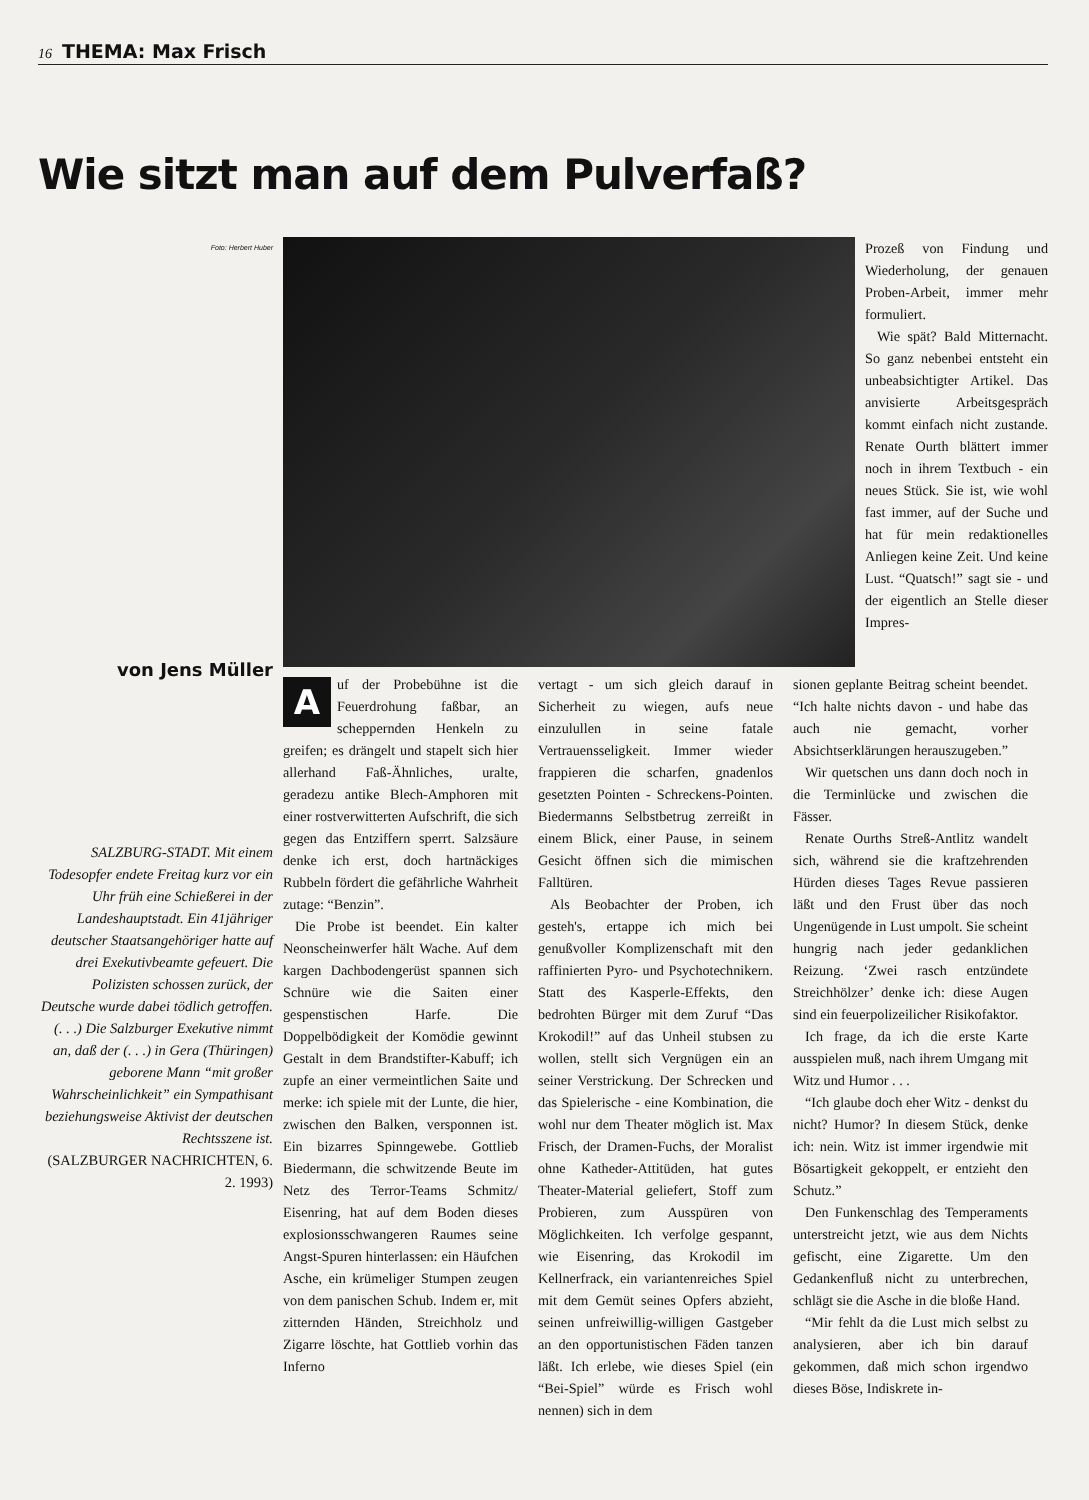16 THEMA: Max Frisch
Wie sitzt man auf dem Pulverfaß?
Foto: Herbert Huber
von Jens Müller
SALZBURG-STADT. Mit einem Todesopfer endete Freitag kurz vor ein Uhr früh eine Schießerei in der Landeshauptstadt. Ein 41jähriger deutscher Staatsangehöriger hatte auf drei Exekutivbeamte gefeuert. Die Polizisten schossen zurück, der Deutsche wurde dabei tödlich getroffen. (. . .) Die Salzburger Exekutive nimmt an, daß der (. . .) in Gera (Thüringen) geborene Mann “mit großer Wahrscheinlichkeit” ein Sympathisant beziehungsweise Aktivist der deutschen Rechtsszene ist.
(SALZBURGER NACHRICHTEN, 6. 2. 1993)
Prozeß von Findung und Wiederholung, der genauen Proben-Arbeit, immer mehr formuliert.
Wie spät? Bald Mitternacht. So ganz nebenbei entsteht ein unbeabsichtigter Artikel. Das anvisierte Arbeitsgespräch kommt einfach nicht zustande. Renate Ourth blättert immer noch in ihrem Textbuch - ein neues Stück. Sie ist, wie wohl fast immer, auf der Suche und hat für mein redaktionelles Anliegen keine Zeit. Und keine Lust. “Quatsch!” sagt sie - und der eigentlich an Stelle dieser Impres-
Auf der Probebühne ist die Feuerdrohung faßbar, an scheppernden Henkeln zu greifen; es drängelt und stapelt sich hier allerhand Faß-Ähnliches, uralte, geradezu antike Blech-Amphoren mit einer rostverwitterten Aufschrift, die sich gegen das Entziffern sperrt. Salzsäure denke ich erst, doch hartnäckiges Rubbeln fördert die gefährliche Wahrheit zutage: “Benzin”.
Die Probe ist beendet. Ein kalter Neonscheinwerfer hält Wache. Auf dem kargen Dachbodengerüst spannen sich Schnüre wie die Saiten einer gespenstischen Harfe. Die Doppelbödigkeit der Komödie gewinnt Gestalt in dem Brandstifter-Kabuff; ich zupfe an einer vermeintlichen Saite und merke: ich spiele mit der Lunte, die hier, zwischen den Balken, versponnen ist. Ein bizarres Spinngewebe. Gottlieb Biedermann, die schwitzende Beute im Netz des Terror-Teams Schmitz/ Eisenring, hat auf dem Boden dieses explosionsschwangeren Raumes seine Angst-Spuren hinterlassen: ein Häufchen Asche, ein krümeliger Stumpen zeugen von dem panischen Schub. Indem er, mit zitternden Händen, Streichholz und Zigarre löschte, hat Gottlieb vorhin das Inferno
vertagt - um sich gleich darauf in Sicherheit zu wiegen, aufs neue einzulullen in seine fatale Vertrauensseligkeit. Immer wieder frappieren die scharfen, gnadenlos gesetzten Pointen - Schreckens-Pointen. Biedermanns Selbstbetrug zerreißt in einem Blick, einer Pause, in seinem Gesicht öffnen sich die mimischen Falltüren.
Als Beobachter der Proben, ich gesteh's, ertappe ich mich bei genußvoller Komplizenschaft mit den raffinierten Pyro- und Psychotechnikern. Statt des Kasperle-Effekts, den bedrohten Bürger mit dem Zuruf “Das Krokodil!” auf das Unheil stubsen zu wollen, stellt sich Vergnügen ein an seiner Verstrickung. Der Schrecken und das Spielerische - eine Kombination, die wohl nur dem Theater möglich ist. Max Frisch, der Dramen-Fuchs, der Moralist ohne Katheder-Attitüden, hat gutes Theater-Material geliefert, Stoff zum Probieren, zum Ausspüren von Möglichkeiten. Ich verfolge gespannt, wie Eisenring, das Krokodil im Kellnerfrack, ein variantenreiches Spiel mit dem Gemüt seines Opfers abzieht, seinen unfreiwillig-willigen Gastgeber an den opportunistischen Fäden tanzen läßt. Ich erlebe, wie dieses Spiel (ein “Bei-Spiel” würde es Frisch wohl nennen) sich in dem
sionen geplante Beitrag scheint beendet. “Ich halte nichts davon - und habe das auch nie gemacht, vorher Absichtserklärungen herauszugeben.”
Wir quetschen uns dann doch noch in die Terminlücke und zwischen die Fässer.
Renate Ourths Streß-Antlitz wandelt sich, während sie die kraftzehrenden Hürden dieses Tages Revue passieren läßt und den Frust über das noch Ungenügende in Lust umpolt. Sie scheint hungrig nach jeder gedanklichen Reizung. ‘Zwei rasch entzündete Streichhölzer’ denke ich: diese Augen sind ein feuerpolizeilicher Risikofaktor.
Ich frage, da ich die erste Karte ausspielen muß, nach ihrem Umgang mit Witz und Humor . . .
“Ich glaube doch eher Witz - denkst du nicht? Humor? In diesem Stück, denke ich: nein. Witz ist immer irgendwie mit Bösartigkeit gekoppelt, er entzieht den Schutz.”
Den Funkenschlag des Temperaments unterstreicht jetzt, wie aus dem Nichts gefischt, eine Zigarette. Um den Gedankenfluß nicht zu unterbrechen, schlägt sie die Asche in die bloße Hand.
“Mir fehlt da die Lust mich selbst zu analysieren, aber ich bin darauf gekommen, daß mich schon irgendwo dieses Böse, Indiskrete in-